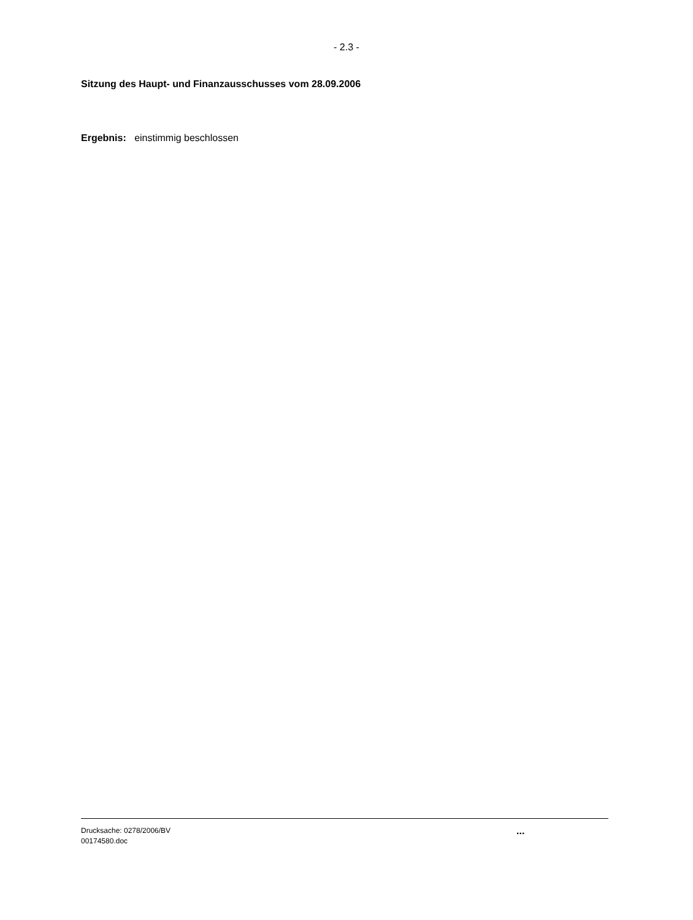- 2.3 -
Sitzung des Haupt- und Finanzausschusses vom 28.09.2006
Ergebnis: einstimmig beschlossen
Drucksache: 0278/2006/BV
00174580.doc
...